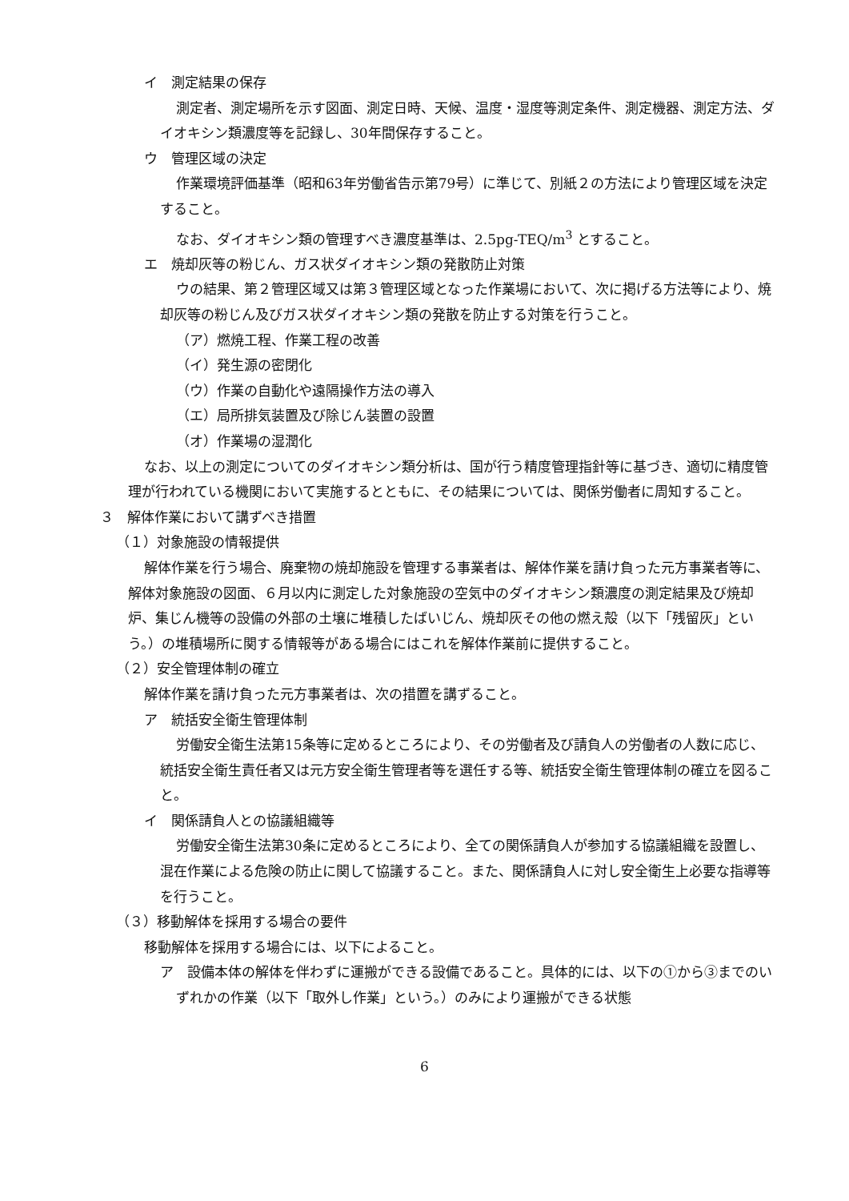イ　測定結果の保存
測定者、測定場所を示す図面、測定日時、天候、温度・湿度等測定条件、測定機器、測定方法、ダイオキシン類濃度等を記録し、30年間保存すること。
ウ　管理区域の決定
作業環境評価基準（昭和63年労働省告示第79号）に準じて、別紙２の方法により管理区域を決定すること。
なお、ダイオキシン類の管理すべき濃度基準は、2.5pg-TEQ/m<sup>3</sup> とすること。
エ　焼却灰等の粉じん、ガス状ダイオキシン類の発散防止対策
ウの結果、第２管理区域又は第３管理区域となった作業場において、次に掲げる方法等により、焼却灰等の粉じん及びガス状ダイオキシン類の発散を防止する対策を行うこと。
（ア）燃焼工程、作業工程の改善
（イ）発生源の密閉化
（ウ）作業の自動化や遠隔操作方法の導入
（エ）局所排気装置及び除じん装置の設置
（オ）作業場の湿潤化
なお、以上の測定についてのダイオキシン類分析は、国が行う精度管理指針等に基づき、適切に精度管理が行われている機関において実施するとともに、その結果については、関係労働者に周知すること。
３　解体作業において講ずべき措置
（１）対象施設の情報提供
解体作業を行う場合、廃棄物の焼却施設を管理する事業者は、解体作業を請け負った元方事業者等に、解体対象施設の図面、６月以内に測定した対象施設の空気中のダイオキシン類濃度の測定結果及び焼却炉、集じん機等の設備の外部の土壌に堆積したばいじん、焼却灰その他の燃え殻（以下「残留灰」という。）の堆積場所に関する情報等がある場合にはこれを解体作業前に提供すること。
（２）安全管理体制の確立
解体作業を請け負った元方事業者は、次の措置を講ずること。
ア　統括安全衛生管理体制
労働安全衛生法第15条等に定めるところにより、その労働者及び請負人の労働者の人数に応じ、統括安全衛生責任者又は元方安全衛生管理者等を選任する等、統括安全衛生管理体制の確立を図ること。
イ　関係請負人との協議組織等
労働安全衛生法第30条に定めるところにより、全ての関係請負人が参加する協議組織を設置し、混在作業による危険の防止に関して協議すること。また、関係請負人に対し安全衛生上必要な指導等を行うこと。
（３）移動解体を採用する場合の要件
移動解体を採用する場合には、以下によること。
ア　設備本体の解体を伴わずに運搬ができる設備であること。具体的には、以下の①から③までのいずれかの作業（以下「取外し作業」という。）のみにより運搬ができる状態
6